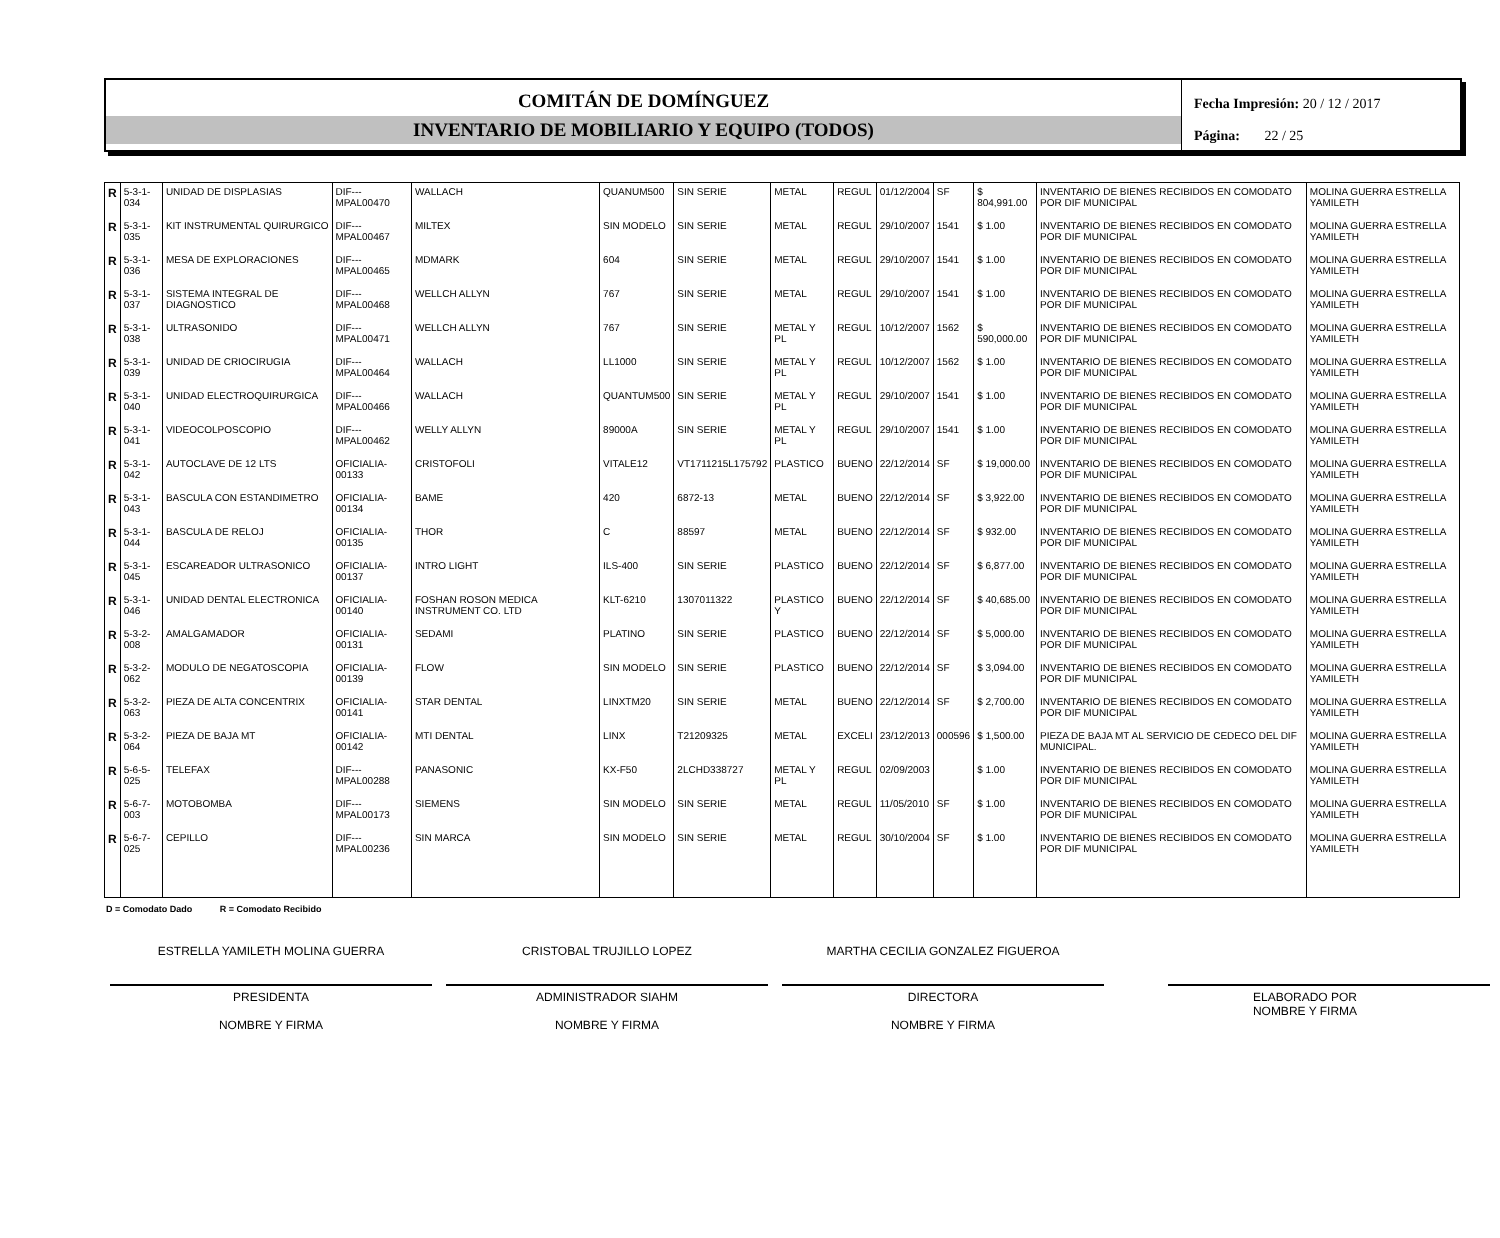COMITÁN DE DOMÍNGUEZ
INVENTARIO DE MOBILIARIO Y EQUIPO (TODOS)
Fecha Impresión: 20 / 12 / 2017
Página: 22 / 25
| R | 5-3-1-034 | UNIDAD DE DISPLASIAS | DIF---MPAL00470 | WALLACH | QUANUM500 | SIN SERIE | METAL | REGUL | 01/12/2004 | SF | $ 804,991.00 | INVENTARIO DE BIENES RECIBIDOS EN COMODATO POR DIF MUNICIPAL | MOLINA GUERRA ESTRELLA YAMILETH |
| R | 5-3-1-035 | KIT INSTRUMENTAL QUIRURGICO | DIF---MPAL00467 | MILTEX | SIN MODELO | SIN SERIE | METAL | REGUL | 29/10/2007 | 1541 | $ 1.00 | INVENTARIO DE BIENES RECIBIDOS EN COMODATO POR DIF MUNICIPAL | MOLINA GUERRA ESTRELLA YAMILETH |
| R | 5-3-1-036 | MESA DE EXPLORACIONES | DIF---MPAL00465 | MDMARK | 604 | SIN SERIE | METAL | REGUL | 29/10/2007 | 1541 | $ 1.00 | INVENTARIO DE BIENES RECIBIDOS EN COMODATO POR DIF MUNICIPAL | MOLINA GUERRA ESTRELLA YAMILETH |
| R | 5-3-1-037 | SISTEMA INTEGRAL DE DIAGNOSTICO | DIF---MPAL00468 | WELLCH ALLYN | 767 | SIN SERIE | METAL | REGUL | 29/10/2007 | 1541 | $ 1.00 | INVENTARIO DE BIENES RECIBIDOS EN COMODATO POR DIF MUNICIPAL | MOLINA GUERRA ESTRELLA YAMILETH |
| R | 5-3-1-038 | ULTRASONIDO | DIF---MPAL00471 | WELLCH ALLYN | 767 | SIN SERIE | METAL Y PL | REGUL | 10/12/2007 | 1562 | $ 590,000.00 | INVENTARIO DE BIENES RECIBIDOS EN COMODATO POR DIF MUNICIPAL | MOLINA GUERRA ESTRELLA YAMILETH |
| R | 5-3-1-039 | UNIDAD DE CRIOCIRUGIA | DIF---MPAL00464 | WALLACH | LL1000 | SIN SERIE | METAL Y PL | REGUL | 10/12/2007 | 1562 | $ 1.00 | INVENTARIO DE BIENES RECIBIDOS EN COMODATO POR DIF MUNICIPAL | MOLINA GUERRA ESTRELLA YAMILETH |
| R | 5-3-1-040 | UNIDAD ELECTROQUIRURGICA | DIF---MPAL00466 | WALLACH | QUANTUM500 | SIN SERIE | METAL Y PL | REGUL | 29/10/2007 | 1541 | $ 1.00 | INVENTARIO DE BIENES RECIBIDOS EN COMODATO POR DIF MUNICIPAL | MOLINA GUERRA ESTRELLA YAMILETH |
| R | 5-3-1-041 | VIDEOCOLPOSCOPIO | DIF---MPAL00462 | WELLY ALLYN | 89000A | SIN SERIE | METAL Y PL | REGUL | 29/10/2007 | 1541 | $ 1.00 | INVENTARIO DE BIENES RECIBIDOS EN COMODATO POR DIF MUNICIPAL | MOLINA GUERRA ESTRELLA YAMILETH |
| R | 5-3-1-042 | AUTOCLAVE DE 12 LTS | OFICIALIA-00133 | CRISTOFOLI | VITALE12 | VT1711215L175792 | PLASTICO | BUENO | 22/12/2014 | SF | $ 19,000.00 | INVENTARIO DE BIENES RECIBIDOS EN COMODATO POR DIF MUNICIPAL | MOLINA GUERRA ESTRELLA YAMILETH |
| R | 5-3-1-043 | BASCULA CON ESTANDIMETRO | OFICIALIA-00134 | BAME | 420 | 6872-13 | METAL | BUENO | 22/12/2014 | SF | $ 3,922.00 | INVENTARIO DE BIENES RECIBIDOS EN COMODATO POR DIF MUNICIPAL | MOLINA GUERRA ESTRELLA YAMILETH |
| R | 5-3-1-044 | BASCULA DE RELOJ | OFICIALIA-00135 | THOR | C | 88597 | METAL | BUENO | 22/12/2014 | SF | $ 932.00 | INVENTARIO DE BIENES RECIBIDOS EN COMODATO POR DIF MUNICIPAL | MOLINA GUERRA ESTRELLA YAMILETH |
| R | 5-3-1-045 | ESCAREADOR ULTRASONICO | OFICIALIA-00137 | INTRO LIGHT | ILS-400 | SIN SERIE | PLASTICO | BUENO | 22/12/2014 | SF | $ 6,877.00 | INVENTARIO DE BIENES RECIBIDOS EN COMODATO POR DIF MUNICIPAL | MOLINA GUERRA ESTRELLA YAMILETH |
| R | 5-3-1-046 | UNIDAD DENTAL ELECTRONICA | OFICIALIA-00140 | FOSHAN ROSON MEDICA INSTRUMENT CO. LTD | KLT-6210 | 1307011322 | PLASTICO Y | BUENO | 22/12/2014 | SF | $ 40,685.00 | INVENTARIO DE BIENES RECIBIDOS EN COMODATO POR DIF MUNICIPAL | MOLINA GUERRA ESTRELLA YAMILETH |
| R | 5-3-2-008 | AMALGAMADOR | OFICIALIA-00131 | SEDAMI | PLATINO | SIN SERIE | PLASTICO | BUENO | 22/12/2014 | SF | $ 5,000.00 | INVENTARIO DE BIENES RECIBIDOS EN COMODATO POR DIF MUNICIPAL | MOLINA GUERRA ESTRELLA YAMILETH |
| R | 5-3-2-062 | MODULO DE NEGATOSCOPIA | OFICIALIA-00139 | FLOW | SIN MODELO | SIN SERIE | PLASTICO | BUENO | 22/12/2014 | SF | $ 3,094.00 | INVENTARIO DE BIENES RECIBIDOS EN COMODATO POR DIF MUNICIPAL | MOLINA GUERRA ESTRELLA YAMILETH |
| R | 5-3-2-063 | PIEZA DE ALTA CONCENTRIX | OFICIALIA-00141 | STAR DENTAL | LINXTM20 | SIN SERIE | METAL | BUENO | 22/12/2014 | SF | $ 2,700.00 | INVENTARIO DE BIENES RECIBIDOS EN COMODATO POR DIF MUNICIPAL | MOLINA GUERRA ESTRELLA YAMILETH |
| R | 5-3-2-064 | PIEZA DE BAJA MT | OFICIALIA-00142 | MTI DENTAL | LINX | T21209325 | METAL | EXCELI | 23/12/2013 | 000596 | $ 1,500.00 | PIEZA DE BAJA MT AL SERVICIO DE CEDECO DEL DIF MUNICIPAL. | MOLINA GUERRA ESTRELLA YAMILETH |
| R | 5-6-5-025 | TELEFAX | DIF---MPAL00288 | PANASONIC | KX-F50 | 2LCHD338727 | METAL Y PL | REGUL | 02/09/2003 | | $ 1.00 | INVENTARIO DE BIENES RECIBIDOS EN COMODATO POR DIF MUNICIPAL | MOLINA GUERRA ESTRELLA YAMILETH |
| R | 5-6-7-003 | MOTOBOMBA | DIF---MPAL00173 | SIEMENS | SIN MODELO | SIN SERIE | METAL | REGUL | 11/05/2010 | SF | $ 1.00 | INVENTARIO DE BIENES RECIBIDOS EN COMODATO POR DIF MUNICIPAL | MOLINA GUERRA ESTRELLA YAMILETH |
| R | 5-6-7-025 | CEPILLO | DIF---MPAL00236 | SIN MARCA | SIN MODELO | SIN SERIE | METAL | REGUL | 30/10/2004 | SF | $ 1.00 | INVENTARIO DE BIENES RECIBIDOS EN COMODATO POR DIF MUNICIPAL | MOLINA GUERRA ESTRELLA YAMILETH |
D = Comodato Dado R = Comodato Recibido
ESTRELLA YAMILETH MOLINA GUERRA
PRESIDENTA
NOMBRE Y FIRMA
CRISTOBAL TRUJILLO LOPEZ
ADMINISTRADOR SIAHM
NOMBRE Y FIRMA
MARTHA CECILIA GONZALEZ FIGUEROA
DIRECTORA
NOMBRE Y FIRMA
ELABORADO POR
NOMBRE Y FIRMA